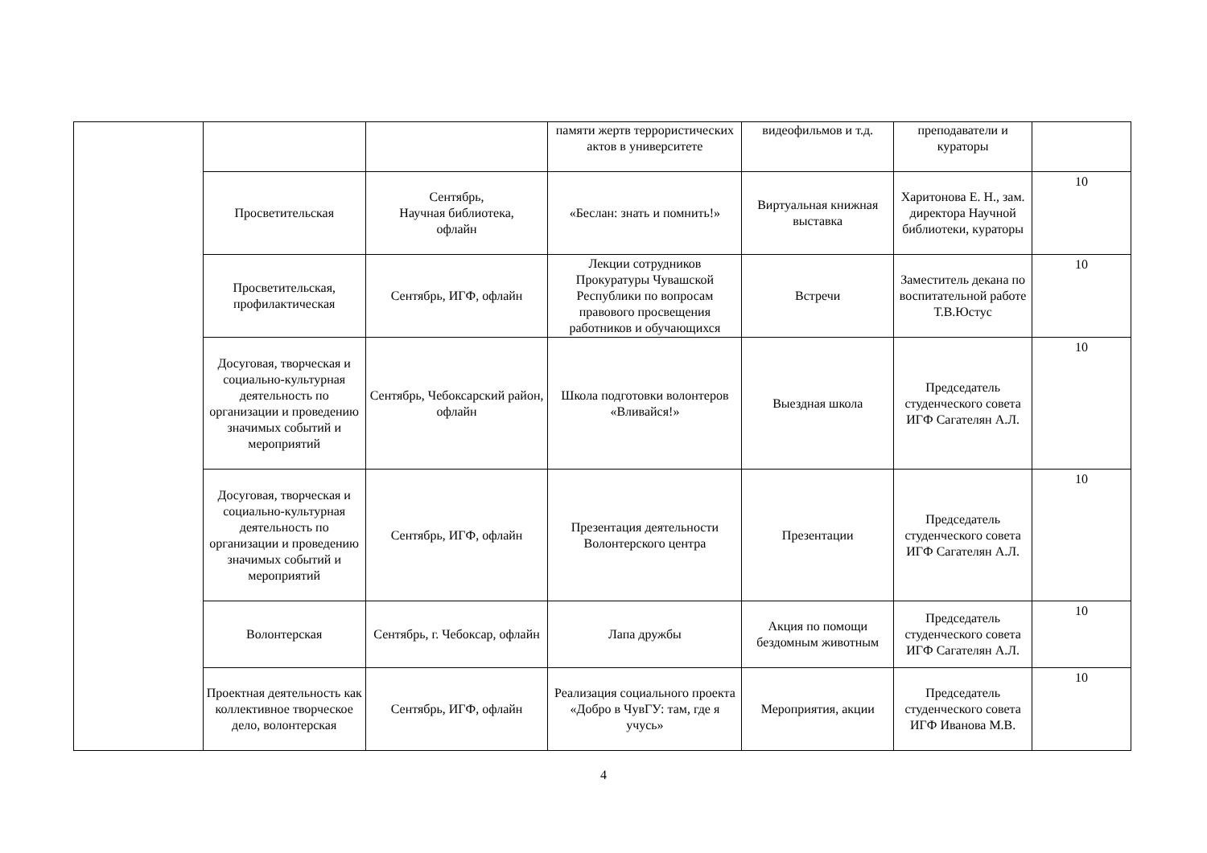| | | | памяти жертв террористических актов в университете | видеофильмов и т.д. | преподаватели и кураторы | |
| | Просветительская | Сентябрь, Научная библиотека, офлайн | «Беслан: знать и помнить!» | Виртуальная книжная выставка | Харитонова Е. Н., зам. директора Научной библиотеки, кураторы | 10 |
| | Просветительская, профилактическая | Сентябрь, ИГФ, офлайн | Лекции сотрудников Прокуратуры Чувашской Республики по вопросам правового просвещения работников и обучающихся | Встречи | Заместитель декана по воспитательной работе Т.В.Юстус | 10 |
| | Досуговая, творческая и социально-культурная деятельность по организации и проведению значимых событий и мероприятий | Сентябрь, Чебоксарский район, офлайн | Школа подготовки волонтеров «Вливайся!» | Выездная школа | Председатель студенческого совета ИГФ Сагателян А.Л. | 10 |
| | Досуговая, творческая и социально-культурная деятельность по организации и проведению значимых событий и мероприятий | Сентябрь, ИГФ, офлайн | Презентация деятельности Волонтерского центра | Презентации | Председатель студенческого совета ИГФ Сагателян А.Л. | 10 |
| | Волонтерская | Сентябрь, г. Чебоксар, офлайн | Лапа дружбы | Акция по помощи бездомным животным | Председатель студенческого совета ИГФ Сагателян А.Л. | 10 |
| | Проектная деятельность как коллективное творческое дело, волонтерская | Сентябрь, ИГФ, офлайн | Реализация социального проекта «Добро в ЧувГУ: там, где я учусь» | Мероприятия, акции | Председатель студенческого совета ИГФ Иванова М.В. | 10 |
4